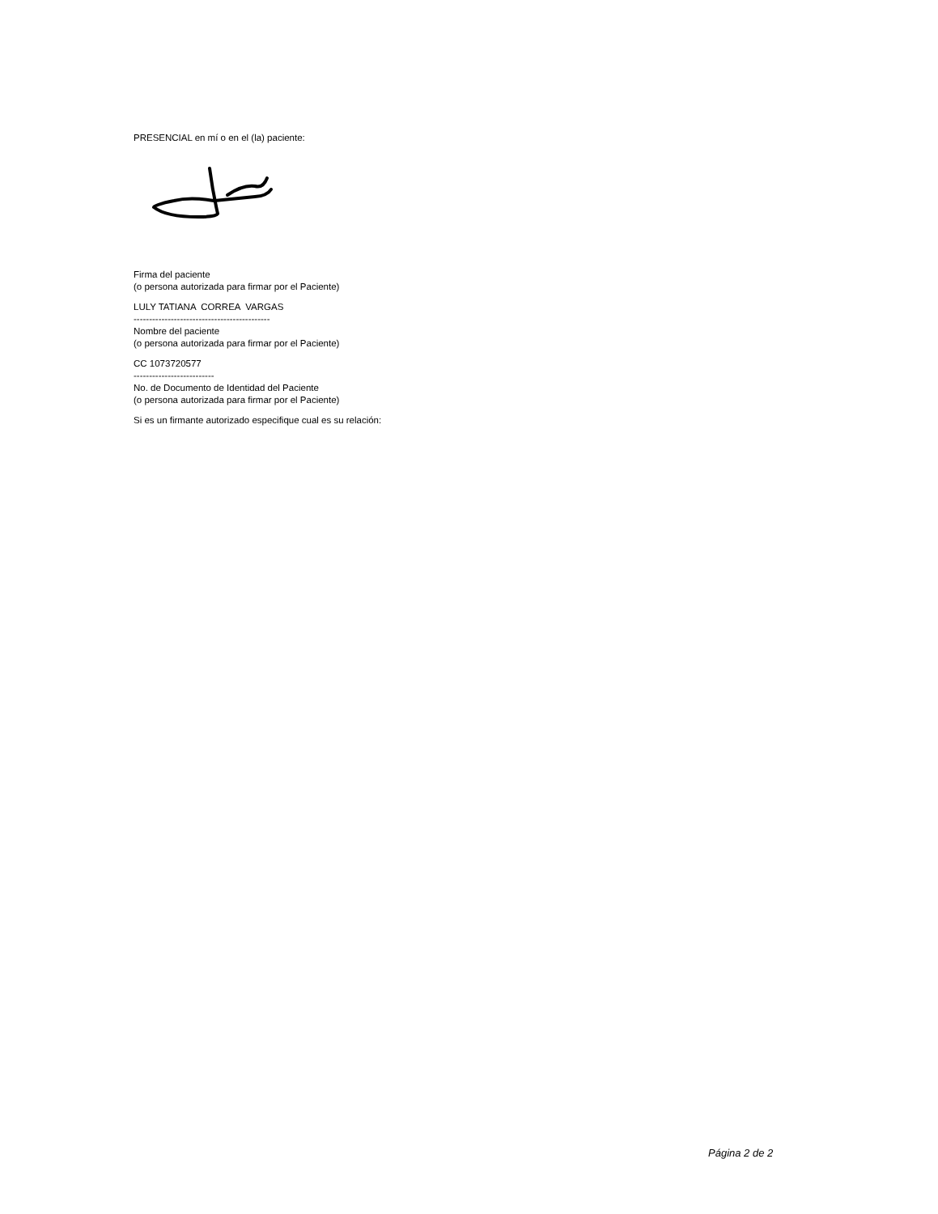PRESENCIAL en mí o en el (la) paciente:
Firma del paciente
(o persona autorizada para firmar por el Paciente)
LULY TATIANA CORREA VARGAS
--------------------------------------------
Nombre del paciente
(o persona autorizada para firmar por el Paciente)
CC 1073720577
--------------------------
No. de Documento de Identidad del Paciente
(o persona autorizada para firmar por el Paciente)
Si es un firmante autorizado especifique cual es su relación:
Página 2 de 2